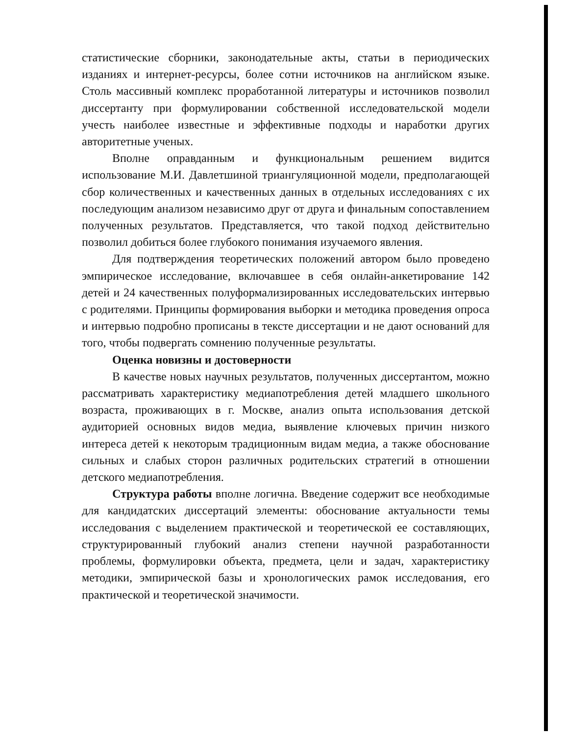статистические сборники, законодательные акты, статьи в периодических изданиях и интернет-ресурсы, более сотни источников на английском языке. Столь массивный комплекс проработанной литературы и источников позволил диссертанту при формулировании собственной исследовательской модели учесть наиболее известные и эффективные подходы и наработки других авторитетные ученых.
Вполне оправданным и функциональным решением видится использование М.И. Давлетшиной триангуляционной модели, предполагающей сбор количественных и качественных данных в отдельных исследованиях с их последующим анализом независимо друг от друга и финальным сопоставлением полученных результатов. Представляется, что такой подход действительно позволил добиться более глубокого понимания изучаемого явления.
Для подтверждения теоретических положений автором было проведено эмпирическое исследование, включавшее в себя онлайн-анкетирование 142 детей и 24 качественных полуформализированных исследовательских интервью с родителями. Принципы формирования выборки и методика проведения опроса и интервью подробно прописаны в тексте диссертации и не дают оснований для того, чтобы подвергать сомнению полученные результаты.
Оценка новизны и достоверности
В качестве новых научных результатов, полученных диссертантом, можно рассматривать характеристику медиапотребления детей младшего школьного возраста, проживающих в г. Москве, анализ опыта использования детской аудиторией основных видов медиа, выявление ключевых причин низкого интереса детей к некоторым традиционным видам медиа, а также обоснование сильных и слабых сторон различных родительских стратегий в отношении детского медиапотребления.
Структура работы вполне логична. Введение содержит все необходимые для кандидатских диссертаций элементы: обоснование актуальности темы исследования с выделением практической и теоретической ее составляющих, структурированный глубокий анализ степени научной разработанности проблемы, формулировки объекта, предмета, цели и задач, характеристику методики, эмпирической базы и хронологических рамок исследования, его практической и теоретической значимости.